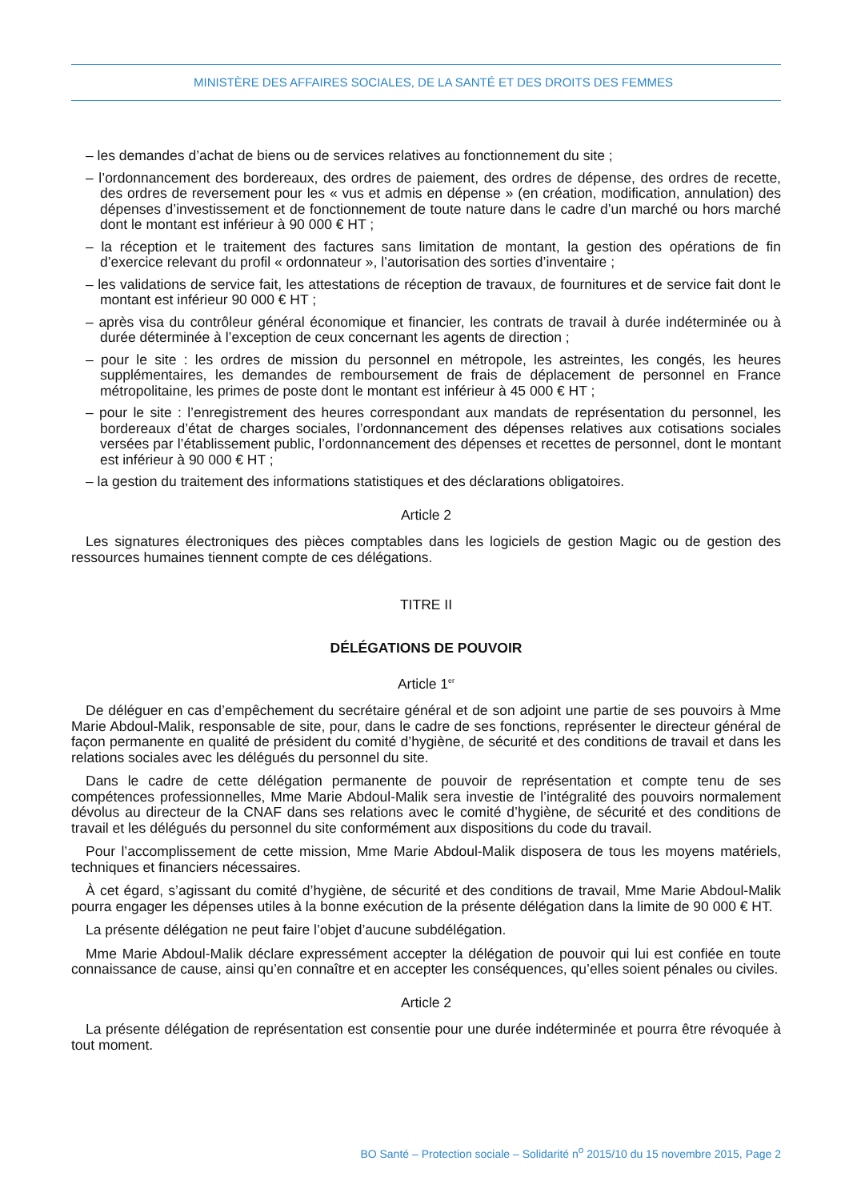MINISTÈRE DES AFFAIRES SOCIALES, DE LA SANTÉ ET DES DROITS DES FEMMES
– les demandes d’achat de biens ou de services relatives au fonctionnement du site ;
– l’ordonnancement des bordereaux, des ordres de paiement, des ordres de dépense, des ordres de recette, des ordres de reversement pour les « vus et admis en dépense » (en création, modification, annulation) des dépenses d’investissement et de fonctionnement de toute nature dans le cadre d’un marché ou hors marché dont le montant est inférieur à 90 000 € HT ;
– la réception et le traitement des factures sans limitation de montant, la gestion des opérations de fin d’exercice relevant du profil « ordonnateur », l’autorisation des sorties d’inventaire ;
– les validations de service fait, les attestations de réception de travaux, de fournitures et de service fait dont le montant est inférieur 90 000 € HT ;
– après visa du contrôleur général économique et financier, les contrats de travail à durée indéterminée ou à durée déterminée à l’exception de ceux concernant les agents de direction ;
– pour le site : les ordres de mission du personnel en métropole, les astreintes, les congés, les heures supplémentaires, les demandes de remboursement de frais de déplacement de personnel en France métropolitaine, les primes de poste dont le montant est inférieur à 45 000 € HT ;
– pour le site : l’enregistrement des heures correspondant aux mandats de représentation du personnel, les bordereaux d’état de charges sociales, l’ordonnancement des dépenses relatives aux cotisations sociales versées par l’établissement public, l’ordonnancement des dépenses et recettes de personnel, dont le montant est inférieur à 90 000 € HT ;
– la gestion du traitement des informations statistiques et des déclarations obligatoires.
Article 2
Les signatures électroniques des pièces comptables dans les logiciels de gestion Magic ou de gestion des ressources humaines tiennent compte de ces délégations.
TITRE II
DÉLÉGATIONS DE POUVOIR
Article 1<sup>er</sup>
De déléguer en cas d’empêchement du secrétaire général et de son adjoint une partie de ses pouvoirs à Mme Marie Abdoul-Malik, responsable de site, pour, dans le cadre de ses fonctions, représenter le directeur général de façon permanente en qualité de président du comité d’hygiène, de sécurité et des conditions de travail et dans les relations sociales avec les délégués du personnel du site.
Dans le cadre de cette délégation permanente de pouvoir de représentation et compte tenu de ses compétences professionnelles, Mme Marie Abdoul-Malik sera investie de l’intégralité des pouvoirs normalement dévolus au directeur de la CNAF dans ses relations avec le comité d’hygiène, de sécurité et des conditions de travail et les délégués du personnel du site conformément aux dispositions du code du travail.
Pour l’accomplissement de cette mission, Mme Marie Abdoul-Malik disposera de tous les moyens matériels, techniques et financiers nécessaires.
À cet égard, s’agissant du comité d’hygiène, de sécurité et des conditions de travail, Mme Marie Abdoul-Malik pourra engager les dépenses utiles à la bonne exécution de la présente délégation dans la limite de 90 000 € HT.
La présente délégation ne peut faire l’objet d’aucune subdélégation.
Mme Marie Abdoul-Malik déclare expressément accepter la délégation de pouvoir qui lui est confiée en toute connaissance de cause, ainsi qu’en connaître et en accepter les conséquences, qu’elles soient pénales ou civiles.
Article 2
La présente délégation de représentation est consentie pour une durée indéterminée et pourra être révoquée à tout moment.
BO Santé – Protection sociale – Solidarité n<sup>o</sup> 2015/10 du 15 novembre 2015, Page 2